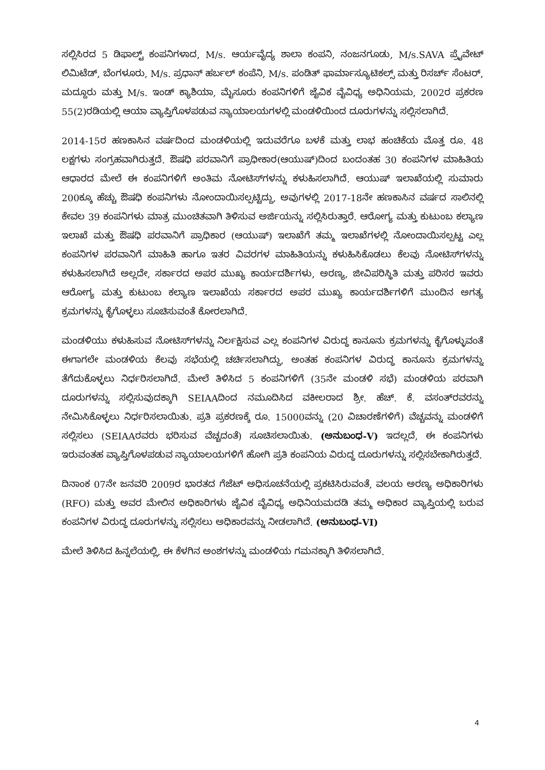ಸಲ್ಲಿಸಿರದ 5 ಡಿಫಾಲ್ಟ್ ಕಂಪನಿಗಳಾದ, M/s. ಆರ್ಯವೈದ್ಯ ಶಾಲಾ ಕಂಪನಿ, ನಂಜನಗೂಡು, M/s.SAVA ಪ್ರೈವೇಟ್ ಲಿಮಿಟೆಡ್, ಬೆಂಗಳೂರು, M/s. ಪ್ರಧಾನ್ ಹರ್ಬಲ್ ಕಂಪೆನಿ, M/s. ಪಂಡಿತ್ ಫಾರ್ಮಾಸ್ಯೂಟಿಕಲ್ಸ್ ಮತ್ತು ರಿಸರ್ಚ್ ಸೆಂಟರ್, ಮದ್ದೂರು ಮತ್ತು M/s. ಇಂಡ್ ಕ್ಯಾಶಿಯಾ, ಮೈಸೂರು ಕಂಪನಿಗಳಿಗೆ ಜೈವಿಕ ವೈವಿಧ್ಯ ಅಧಿನಿಯಮ, 2002ರ ಪ್ರಕರಣ 55(2)ರಡಿಯಲ್ಲಿ ಆಯಾ ವ್ಯಾಪ್ತಿಗೊಳಪಡುವ ನ್ಯಾಯಾಲಯಗಳಲ್ಲಿ ಮಂಡಳಿಯಿಂದ ದೂರುಗಳನ್ನು ಸಲ್ಲಿಸಲಾಗಿದೆ.
2014-15ರ ಹಣಕಾಸಿನ ವರ್ಷದಿಂದ ಮಂಡಳಿಯಲ್ಲಿ ಇದುವರೆಗೂ ಬಳಕೆ ಮತ್ತು ಲಾಭ ಹಂಚಿಕೆಯ ಮೊತ್ತ ರೂ. 48 ಲಕ್ಷಗಳು ಸಂಗ್ರಹವಾಗಿರುತ್ತದೆ. ಔಷಧಿ ಪರವಾನಿಗೆ ಪ್ರಾಧೀಕಾರ(ಆಯುಷ್)ದಿಂದ ಬಂದಂತಹ 30 ಕಂಪನಿಗಳ ಮಾಹಿತಿಯ ಆಧಾರದ ಮೇಲೆ ಈ ಕಂಪನಿಗಳಿಗೆ ಅಂತಿಮ ನೋಟಿಸ್‌ಗಳನ್ನು ಕಳುಹಿಸಲಾಗಿದೆ. ಆಯುಷ್ ಇಲಾಖೆಯಲ್ಲಿ ಸುಮಾರು 200ಕ್ಕೂ ಹೆಚ್ಚು ಔಷಧಿ ಕಂಪನಿಗಳು ನೋಂದಾಯಿಸಲ್ಪಟ್ಟಿದ್ದು, ಅವುಗಳಲ್ಲಿ 2017-18ನೇ ಹಣಕಾಸಿನ ವರ್ಷದ ಸಾಲಿನಲ್ಲಿ ಕೇವಲ 39 ಕಂಪನಿಗಳು ಮಾತ್ರ ಮುಂಚಿತವಾಗಿ ತಿಳಿಸುವ ಅರ್ಜಿಯನ್ನು ಸಲ್ಲಿಸಿರುತ್ತಾರೆ. ಆರೋಗ್ಯ ಮತ್ತು ಕುಟುಂಬ ಕಲ್ಯಾಣ ಇಲಾಖೆ ಮತ್ತು ಔಷಧಿ ಪರವಾನಿಗೆ ಪ್ರಾಧಿಕಾರ (ಆಯುಷ್) ಇಲಾಖೆಗೆ ತಮ್ಮ ಇಲಾಖೆಗಳಲ್ಲಿ ನೋಂದಾಯಿಸಲ್ಪಟ್ಟ ಎಲ್ಲ ಕಂಪನಿಗಳ ಪರವಾನಿಗೆ ಮಾಹಿತಿ ಹಾಗೂ ಇತರ ವಿವರಗಳ ಮಾಹಿತಿಯನ್ನು ಕಳುಹಿಸಿಕೊಡಲು ಕೆಲವು ನೋಟಿಸ್‌ಗಳನ್ನು ಕಳುಹಿಸಲಾಗಿದೆ ಅಲ್ಲದೇ, ಸರ್ಕಾರದ ಅಪರ ಮುಖ್ಯ ಕಾರ್ಯದರ್ಶಿಗಳು, ಅರಣ್ಯ, ಜೀವಿಪರಿಸ್ಥಿತಿ ಮತ್ತು ಪರಿಸರ ಇವರು ಆರೋಗ್ಯ ಮತ್ತು ಕುಟುಂಬ ಕಲ್ಯಾಣ ಇಲಾಖೆಯ ಸರ್ಕಾರದ ಅಪರ ಮುಖ್ಯ ಕಾರ್ಯದರ್ಶಿಗಳಿಗೆ ಮುಂದಿನ ಅಗತ್ಯ ಕ್ರಮಗಳನ್ನು ಕೈಗೊಳ್ಳಲು ಸೂಚಿಸುವಂತೆ ಕೋರಲಾಗಿದೆ.
ಮಂಡಳಿಯು ಕಳುಹಿಸುವ ನೋಟಿಸ್‌ಗಳನ್ನು ನಿರ್ಲಕ್ಷಿಸುವ ಎಲ್ಲ ಕಂಪನಿಗಳ ವಿರುದ್ಧ ಕಾನೂನು ಕ್ರಮಗಳನ್ನು ಕೈಗೊಳ್ಳುವಂತೆ ಈಗಾಗಲೇ ಮಂಡಳಿಯ ಕೆಲವು ಸಭೆಯಲ್ಲಿ ಚರ್ಚಿಸಲಾಗಿದ್ದು, ಅಂತಹ ಕಂಪನಿಗಳ ವಿರುದ್ಧ ಕಾನೂನು ಕ್ರಮಗಳನ್ನು ತೆಗೆದುಕೊಳ್ಳಲು ನಿರ್ಧರಿಸಲಾಗಿದೆ. ಮೇಲೆ ತಿಳಿಸಿದ 5 ಕಂಪನಿಗಳಿಗೆ (35ನೇ ಮಂಡಳಿ ಸಭೆ) ಮಂಡಳಿಯ ಪರವಾಗಿ ದೂರುಗಳನ್ನು ಸಲ್ಲಿಸುವುದಕ್ಕಾಗಿ SEIAAದಿಂದ ನಮೂದಿಸಿದ ವಕೀಲರಾದ ಶ್ರೀ. ಹೆಚ್. ಕೆ. ವಸಂತ್‌ರವರನ್ನು ನೇಮಿಸಿಕೊಳ್ಳಲು ನಿರ್ಧರಿಸಲಾಯಿತು. ಪ್ರತಿ ಪ್ರಕರಣಕ್ಕೆ ರೂ. 15000ವನ್ನು (20 ವಿಚಾರಣೆಗಳಿಗೆ) ವೆಚ್ಚವನ್ನು ಮಂಡಳಿಗೆ ಸಲ್ಲಿಸಲು (SEIAAರವರು ಭರಿಸುವ ವೆಚ್ಚದಂತೆ) ಸೂಚಿಸಲಾಯಿತು. (ಅನುಬಂಧ-V) ಇದಲ್ಲದೆ, ಈ ಕಂಪನಿಗಳು ಇರುವಂತಹ ವ್ಯಾಪ್ತಿಗೊಳಪಡುವ ನ್ಯಾಯಾಲಯಗಳಿಗೆ ಹೋಗಿ ಪ್ರತಿ ಕಂಪನಿಯ ವಿರುದ್ಧ ದೂರುಗಳನ್ನು ಸಲ್ಲಿಸಬೇಕಾಗಿರುತ್ತದೆ.
ದಿನಾಂಕ 07ನೇ ಜನವರಿ 2009ರ ಭಾರತದ ಗೆಜೆಟ್ ಅಧಿಸೂಚನೆಯಲ್ಲಿ ಪ್ರಕಟಿಸಿರುವಂತೆ, ವಲಯ ಅರಣ್ಯ ಅಧಿಕಾರಿಗಳು (RFO) ಮತ್ತು ಅವರ ಮೇಲಿನ ಅಧಿಕಾರಿಗಳು ಜೈವಿಕ ವೈವಿಧ್ಯ ಅಧಿನಿಯಮದಡಿ ತಮ್ಮ ಅಧಿಕಾರ ವ್ಯಾಪ್ತಿಯಲ್ಲಿ ಬರುವ ಕಂಪನಿಗಳ ವಿರುದ್ಧ ದೂರುಗಳನ್ನು ಸಲ್ಲಿಸಲು ಅಧಿಕಾರವನ್ನು ನೀಡಲಾಗಿದೆ. (ಅನುಬಂಧ-VI)
ಮೇಲೆ ತಿಳಿಸಿದ ಹಿನ್ನಲೆಯಲ್ಲಿ, ಈ ಕೆಳಗಿನ ಅಂಶಗಳನ್ನು ಮಂಡಳಿಯ ಗಮನಕ್ಕಾಗಿ ತಿಳಿಸಲಾಗಿದೆ.
4